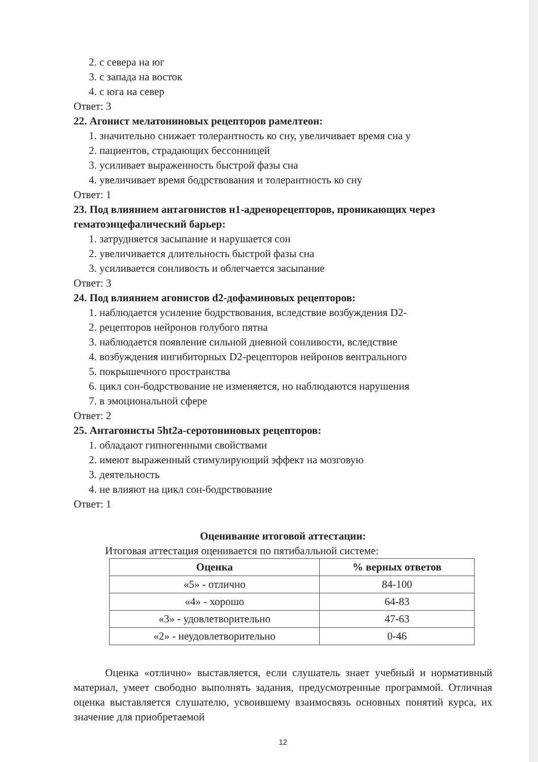2. с севера на юг
3. с запада на восток
4. с юга на север
Ответ: 3
22. Агонист мелатониновых рецепторов рамелтеон:
1. значительно снижает толерантность ко сну, увеличивает время сна у
2. пациентов, страдающих бессонницей
3. усиливает выраженность быстрой фазы сна
4. увеличивает время бодрствования и толерантность ко сну
Ответ: 1
23. Под влиянием антагонистов н1-адренорецепторов, проникающих через гематоэнцефалический барьер:
1. затрудняется засыпание и нарушается сон
2. увеличивается длительность быстрой фазы сна
3. усиливается сонливость и облегчается засыпание
Ответ: 3
24. Под влиянием агонистов d2-дофаминовых рецепторов:
1. наблюдается усиление бодрствования, вследствие возбуждения D2-
2. рецепторов нейронов голубого пятна
3. наблюдается появление сильной дневной сонливости, вследствие
4. возбуждения ингибиторных D2-рецепторов нейронов вентрального
5. покрышечного пространства
6. цикл сон-бодрствование не изменяется, но наблюдаются нарушения
7. в эмоциональной сфере
Ответ: 2
25. Антагонисты 5ht2a-серотониновых рецепторов:
1. обладают гипногенными свойствами
2. имеют выраженный стимулирующий эффект на мозговую
3. деятельность
4. не влияют на цикл сон-бодрствование
Ответ: 1
Оценивание итоговой аттестации:
Итоговая аттестация оценивается по пятибалльной системе:
| Оценка | % верных ответов |
| --- | --- |
| «5» - отлично | 84-100 |
| «4» - хорошо | 64-83 |
| «3» - удовлетворительно | 47-63 |
| «2» - неудовлетворительно | 0-46 |
Оценка «отлично» выставляется, если слушатель знает учебный и нормативный материал, умеет свободно выполнять задания, предусмотренные программой. Отличная оценка выставляется слушателю, усвоившему взаимосвязь основных понятий курса, их значение для приобретаемой
12